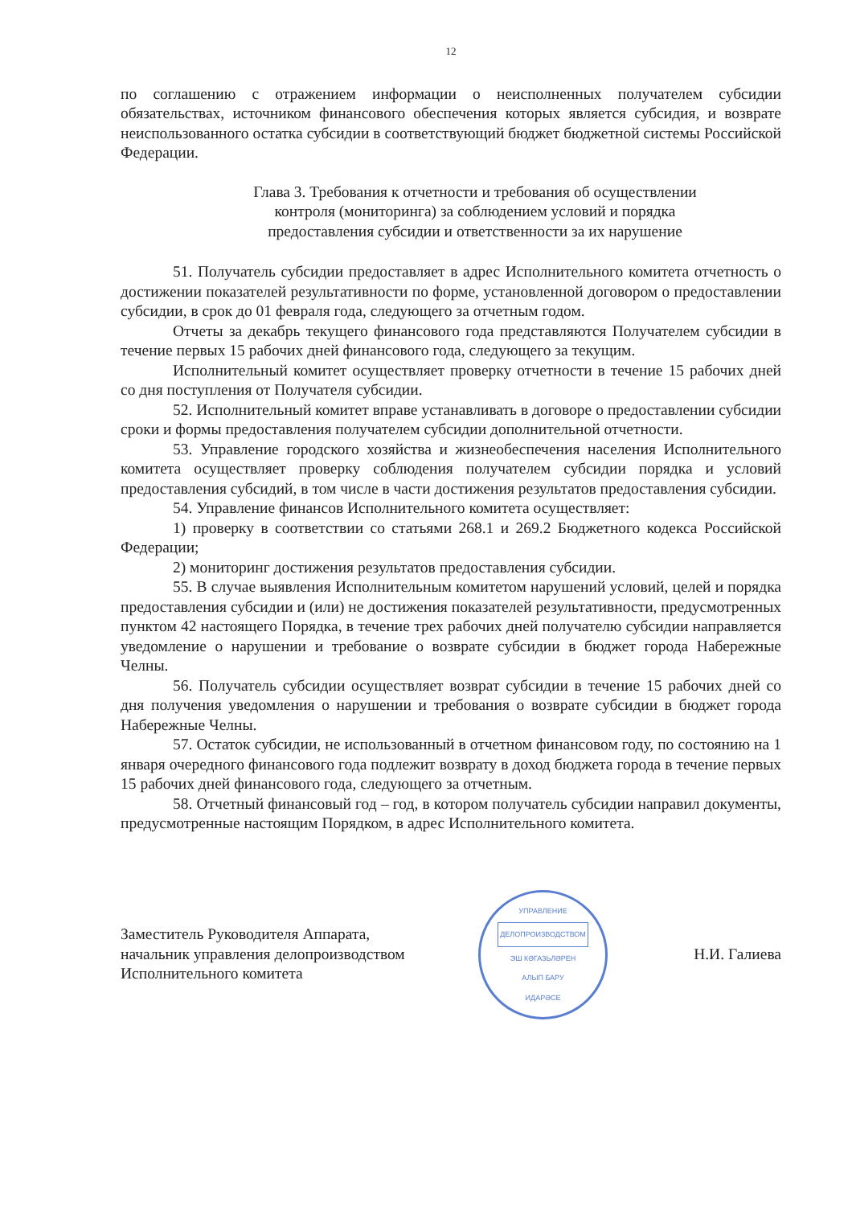12
по соглашению с отражением информации о неисполненных получателем субсидии обязательствах, источником финансового обеспечения которых является субсидия, и возврате неиспользованного остатка субсидии в соответствующий бюджет бюджетной системы Российской Федерации.
Глава 3. Требования к отчетности и требования об осуществлении
контроля (мониторинга) за соблюдением условий и порядка
предоставления субсидии и ответственности за их нарушение
51. Получатель субсидии предоставляет в адрес Исполнительного комитета отчетность о достижении показателей результативности по форме, установленной договором о предоставлении субсидии, в срок до 01 февраля года, следующего за отчетным годом.
Отчеты за декабрь текущего финансового года представляются Получателем субсидии в течение первых 15 рабочих дней финансового года, следующего за текущим.
Исполнительный комитет осуществляет проверку отчетности в течение 15 рабочих дней со дня поступления от Получателя субсидии.
52. Исполнительный комитет вправе устанавливать в договоре о предоставлении субсидии сроки и формы предоставления получателем субсидии дополнительной отчетности.
53. Управление городского хозяйства и жизнеобеспечения населения Исполнительного комитета осуществляет проверку соблюдения получателем субсидии порядка и условий предоставления субсидий, в том числе в части достижения результатов предоставления субсидии.
54. Управление финансов Исполнительного комитета осуществляет:
1) проверку в соответствии со статьями 268.1 и 269.2 Бюджетного кодекса Российской Федерации;
2) мониторинг достижения результатов предоставления субсидии.
55. В случае выявления Исполнительным комитетом нарушений условий, целей и порядка предоставления субсидии и (или) не достижения показателей результативности, предусмотренных пунктом 42 настоящего Порядка, в течение трех рабочих дней получателю субсидии направляется уведомление о нарушении и требование о возврате субсидии в бюджет города Набережные Челны.
56. Получатель субсидии осуществляет возврат субсидии в течение 15 рабочих дней со дня получения уведомления о нарушении и требования о возврате субсидии в бюджет города Набережные Челны.
57. Остаток субсидии, не использованный в отчетном финансовом году, по состоянию на 1 января очередного финансового года подлежит возврату в доход бюджета города в течение первых 15 рабочих дней финансового года, следующего за отчетным.
58. Отчетный финансовый год – год, в котором получатель субсидии направил документы, предусмотренные настоящим Порядком, в адрес Исполнительного комитета.
Заместитель Руководителя Аппарата,
начальник управления делопроизводством
Исполнительного комитета
УПРАВЛЕНИЕ
ДЕЛОПРОИЗВОДСТВОМ
ЭШ КӘГАЗЬЛӘРЕН
АЛЫП БАРУ
ИДАРӘСЕ
Н.И. Галиева